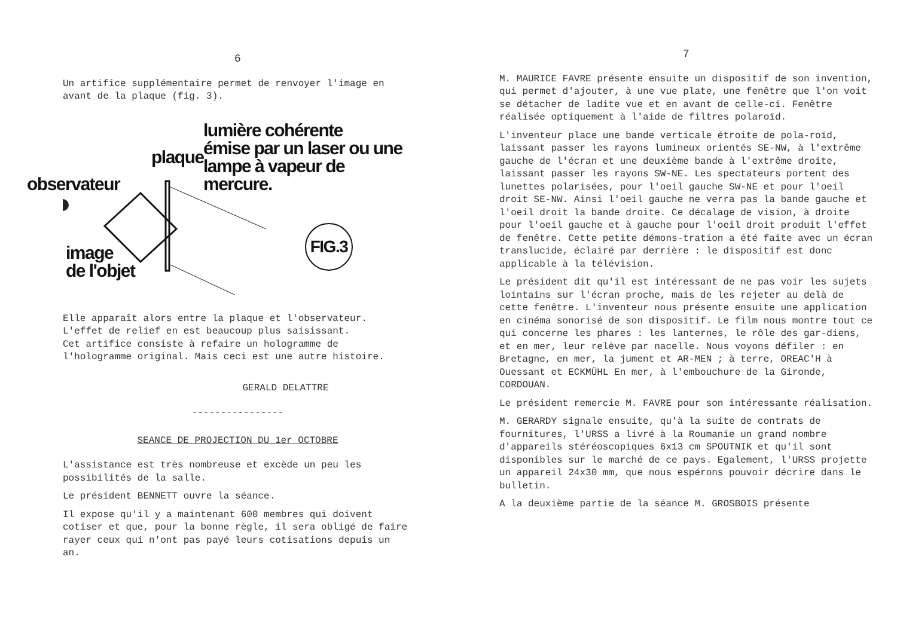6
Un artifice supplémentaire permet de renvoyer l'image en avant de la plaque (fig. 3).
lumière cohérente
émise par un laser ou une
lampe à vapeur de mercure.
plaque
observateur
image
de l'objet
FIG.3
Elle apparaît alors entre la plaque et l'observateur.
L'effet de relief en est beaucoup plus saisissant.
Cet artifice consiste à refaire un hologramme de l'hologramme original. Mais ceci est une autre histoire.
GERALD DELATTRE
----------------
SEANCE DE PROJECTION DU 1er OCTOBRE
L'assistance est très nombreuse et excède un peu les possibilités de la salle.
Le président BENNETT ouvre la séance.
Il expose qu'il y a maintenant 600 membres qui doivent cotiser et que, pour la bonne règle, il sera obligé de faire rayer ceux qui n'ont pas payé leurs cotisations depuis un an.
7
M. MAURICE FAVRE présente ensuite un dispositif de son invention, qui permet d'ajouter, à une vue plate, une fenêtre que l'on voit se détacher de ladite vue et en avant de celle-ci. Fenêtre réalisée optiquement à l'aide de filtres polaroïd.
L'inventeur place une bande verticale étroite de pola-roïd, laissant passer les rayons lumineux orientés SE-NW, à l'extrême gauche de l'écran et une deuxième bande à l'extrême droite, laissant passer les rayons SW-NE. Les spectateurs portent des lunettes polarisées, pour l'oeil gauche SW-NE et pour l'oeil droit SE-NW. Ainsi l'oeil gauche ne verra pas la bande gauche et l'oeil droit la bande droite. Ce décalage de vision, à droite pour l'oeil gauche et à gauche pour l'oeil droit produit l'effet de fenêtre. Cette petite démons-tration a été faite avec un écran translucide, éclairé par derrière : le dispositif est donc applicable à la télévision.
Le président dit qu'il est intéressant de ne pas voir les sujets lointains sur l'écran proche, mais de les rejeter au delà de cette fenêtre. L'inventeur nous présente ensuite une application en cinéma sonorisé de son dispositif. Le film nous montre tout ce qui concerne les phares : les lanternes, le rôle des gar-diens, et en mer, leur relève par nacelle. Nous voyons défiler : en Bretagne, en mer, la jument et AR-MEN ; à terre, OREAC'H à Ouessant et ECKMÜHL En mer, à l'embouchure de la Gironde, CORDOUAN.
Le président remercie M. FAVRE pour son intéressante réalisation.
M. GERARDY signale ensuite, qu'à la suite de contrats de fournitures, l'URSS a livré à la Roumanie un grand nombre d'appareils stéréoscopiques 6x13 cm SPOUTNIK et qu'il sont disponibles sur le marché de ce pays. Egalement, l'URSS projette un appareil 24x30 mm, que nous espérons pouvoir décrire dans le bulletin.
A la deuxième partie de la séance M. GROSBOIS présente